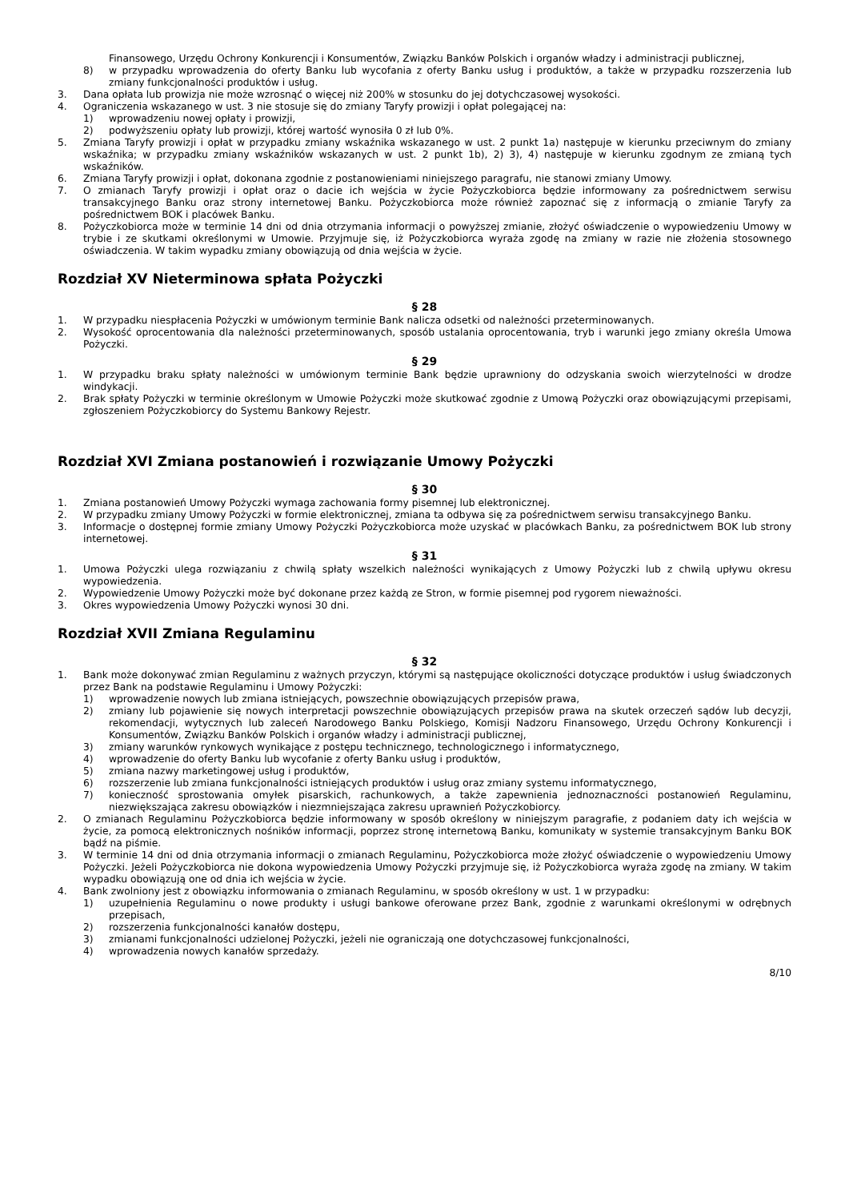Finansowego, Urzędu Ochrony Konkurencji i Konsumentów, Związku Banków Polskich i organów władzy i administracji publicznej,
8) w przypadku wprowadzenia do oferty Banku lub wycofania z oferty Banku usług i produktów, a także w przypadku rozszerzenia lub zmiany funkcjonalności produktów i usług.
3. Dana opłata lub prowizja nie może wzrosnąć o więcej niż 200% w stosunku do jej dotychczasowej wysokości.
4. Ograniczenia wskazanego w ust. 3 nie stosuje się do zmiany Taryfy prowizji i opłat polegającej na:
1) wprowadzeniu nowej opłaty i prowizji,
2) podwyższeniu opłaty lub prowizji, której wartość wynosiła 0 zł lub 0%.
5. Zmiana Taryfy prowizji i opłat w przypadku zmiany wskaźnika wskazanego w ust. 2 punkt 1a) następuje w kierunku przeciwnym do zmiany wskaźnika; w przypadku zmiany wskaźników wskazanych w ust. 2 punkt 1b), 2) 3), 4) następuje w kierunku zgodnym ze zmianą tych wskaźników.
6. Zmiana Taryfy prowizji i opłat, dokonana zgodnie z postanowieniami niniejszego paragrafu, nie stanowi zmiany Umowy.
7. O zmianach Taryfy prowizji i opłat oraz o dacie ich wejścia w życie Pożyczkobiorca będzie informowany za pośrednictwem serwisu transakcyjnego Banku oraz strony internetowej Banku. Pożyczkobiorca może również zapoznać się z informacją o zmianie Taryfy za pośrednictwem BOK i placówek Banku.
8. Pożyczkobiorca może w terminie 14 dni od dnia otrzymania informacji o powyższej zmianie, złożyć oświadczenie o wypowiedzeniu Umowy w trybie i ze skutkami określonymi w Umowie. Przyjmuje się, iż Pożyczkobiorca wyraża zgodę na zmiany w razie nie złożenia stosownego oświadczenia. W takim wypadku zmiany obowiązują od dnia wejścia w życie.
Rozdział XV Nieterminowa spłata Pożyczki
§ 28
1. W przypadku niespłacenia Pożyczki w umówionym terminie Bank nalicza odsetki od należności przeterminowanych.
2. Wysokość oprocentowania dla należności przeterminowanych, sposób ustalania oprocentowania, tryb i warunki jego zmiany określa Umowa Pożyczki.
§ 29
1. W przypadku braku spłaty należności w umówionym terminie Bank będzie uprawniony do odzyskania swoich wierzytelności w drodze windykacji.
2. Brak spłaty Pożyczki w terminie określonym w Umowie Pożyczki może skutkować zgodnie z Umową Pożyczki oraz obowiązującymi przepisami, zgłoszeniem Pożyczkobiorcy do Systemu Bankowy Rejestr.
Rozdział XVI Zmiana postanowień i rozwiązanie Umowy Pożyczki
§ 30
1. Zmiana postanowień Umowy Pożyczki wymaga zachowania formy pisemnej lub elektronicznej.
2. W przypadku zmiany Umowy Pożyczki w formie elektronicznej, zmiana ta odbywa się za pośrednictwem serwisu transakcyjnego Banku.
3. Informacje o dostępnej formie zmiany Umowy Pożyczki Pożyczkobiorca może uzyskać w placówkach Banku, za pośrednictwem BOK lub strony internetowej.
§ 31
1. Umowa Pożyczki ulega rozwiązaniu z chwilą spłaty wszelkich należności wynikających z Umowy Pożyczki lub z chwilą upływu okresu wypowiedzenia.
2. Wypowiedzenie Umowy Pożyczki może być dokonane przez każdą ze Stron, w formie pisemnej pod rygorem nieważności.
3. Okres wypowiedzenia Umowy Pożyczki wynosi 30 dni.
Rozdział XVII Zmiana Regulaminu
§ 32
1. Bank może dokonywać zmian Regulaminu z ważnych przyczyn, którymi są następujące okoliczności dotyczące produktów i usług świadczonych przez Bank na podstawie Regulaminu i Umowy Pożyczki:
1) wprowadzenie nowych lub zmiana istniejących, powszechnie obowiązujących przepisów prawa,
2) zmiany lub pojawienie się nowych interpretacji powszechnie obowiązujących przepisów prawa na skutek orzeczeń sądów lub decyzji, rekomendacji, wytycznych lub zaleceń Narodowego Banku Polskiego, Komisji Nadzoru Finansowego, Urzędu Ochrony Konkurencji i Konsumentów, Związku Banków Polskich i organów władzy i administracji publicznej,
3) zmiany warunków rynkowych wynikające z postępu technicznego, technologicznego i informatycznego,
4) wprowadzenie do oferty Banku lub wycofanie z oferty Banku usług i produktów,
5) zmiana nazwy marketingowej usług i produktów,
6) rozszerzenie lub zmiana funkcjonalności istniejących produktów i usług oraz zmiany systemu informatycznego,
7) konieczność sprostowania omyłek pisarskich, rachunkowych, a także zapewnienia jednoznaczności postanowień Regulaminu, niezwiększająca zakresu obowiązków i niezmniejszająca zakresu uprawnień Pożyczkobiorcy.
2. O zmianach Regulaminu Pożyczkobiorca będzie informowany w sposób określony w niniejszym paragrafie, z podaniem daty ich wejścia w życie, za pomocą elektronicznych nośników informacji, poprzez stronę internetową Banku, komunikaty w systemie transakcyjnym Banku BOK bądź na piśmie.
3. W terminie 14 dni od dnia otrzymania informacji o zmianach Regulaminu, Pożyczkobiorca może złożyć oświadczenie o wypowiedzeniu Umowy Pożyczki. Jeżeli Pożyczkobiorca nie dokona wypowiedzenia Umowy Pożyczki przyjmuje się, iż Pożyczkobiorca wyraża zgodę na zmiany. W takim wypadku obowiązują one od dnia ich wejścia w życie.
4. Bank zwolniony jest z obowiązku informowania o zmianach Regulaminu, w sposób określony w ust. 1 w przypadku:
1) uzupełnienia Regulaminu o nowe produkty i usługi bankowe oferowane przez Bank, zgodnie z warunkami określonymi w odrębnych przepisach,
2) rozszerzenia funkcjonalności kanałów dostępu,
3) zmianami funkcjonalności udzielonej Pożyczki, jeżeli nie ograniczają one dotychczasowej funkcjonalności,
4) wprowadzenia nowych kanałów sprzedaży.
8/10